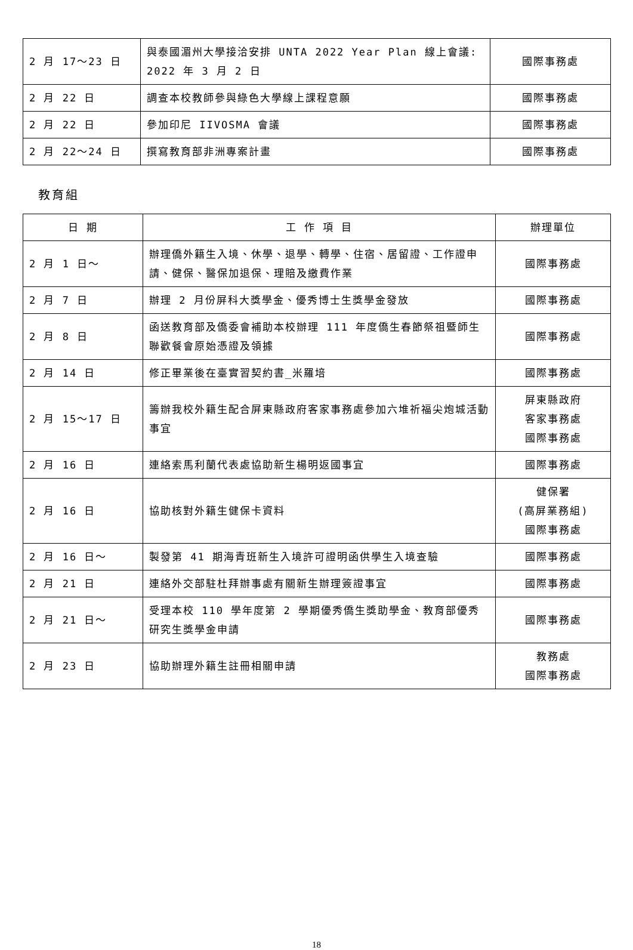| 2 月 17～23 日 | 與泰國湄州大學接洽安排 UNTA 2022 Year Plan 線上會議: 2022 年 3 月 2 日 | 國際事務處 |
| 2 月 22 日 | 調查本校教師參與綠色大學線上課程意願 | 國際事務處 |
| 2 月 22 日 | 參加印尼 IIVOSMA 會議 | 國際事務處 |
| 2 月 22～24 日 | 撰寫教育部非洲專案計畫 | 國際事務處 |
教育組
| 日 期 | 工 作 項 目 | 辦理單位 |
| --- | --- | --- |
| 2 月 1 日～ | 辦理僑外籍生入境、休學、退學、轉學、住宿、居留證、工作證申請、健保、醫保加退保、理賠及繳費作業 | 國際事務處 |
| 2 月 7 日 | 辦理 2 月份屏科大獎學金、優秀博士生獎學金發放 | 國際事務處 |
| 2 月 8 日 | 函送教育部及僑委會補助本校辦理 111 年度僑生春節祭祖暨師生聯歡餐會原始憑證及領據 | 國際事務處 |
| 2 月 14 日 | 修正畢業後在臺實習契約書_米羅培 | 國際事務處 |
| 2 月 15～17 日 | 籌辦我校外籍生配合屏東縣政府客家事務處參加六堆祈福尖炮城活動事宜 | 屏東縣政府 客家事務處 國際事務處 |
| 2 月 16 日 | 連絡索馬利蘭代表處協助新生楊明返國事宜 | 國際事務處 |
| 2 月 16 日 | 協助核對外籍生健保卡資料 | 健保署 (高屏業務組) 國際事務處 |
| 2 月 16 日～ | 製發第 41 期海青班新生入境許可證明函供學生入境查驗 | 國際事務處 |
| 2 月 21 日 | 連絡外交部駐杜拜辦事處有關新生辦理簽證事宜 | 國際事務處 |
| 2 月 21 日～ | 受理本校 110 學年度第 2 學期優秀僑生獎助學金、教育部優秀研究生獎學金申請 | 國際事務處 |
| 2 月 23 日 | 協助辦理外籍生註冊相關申請 | 教務處 國際事務處 |
18